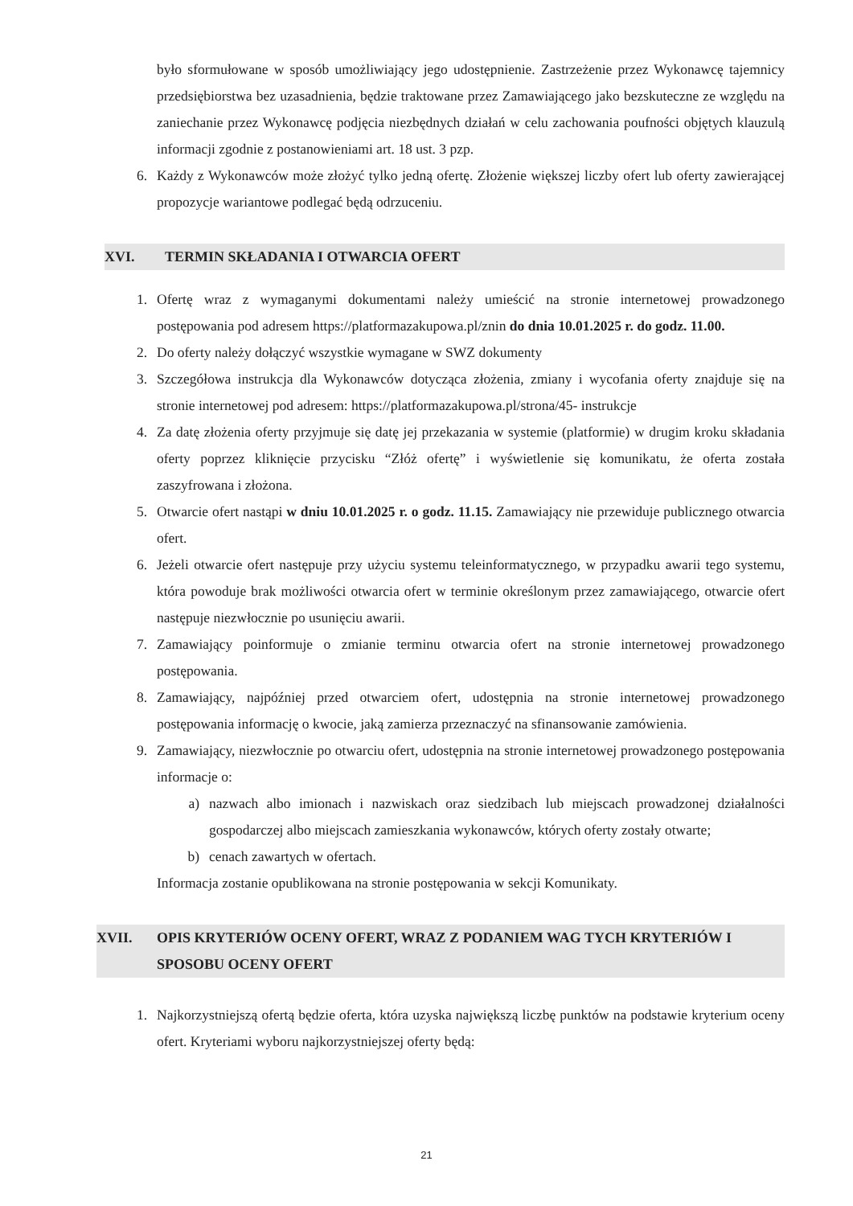było sformułowane w sposób umożliwiający jego udostępnienie. Zastrzeżenie przez Wykonawcę tajemnicy przedsiębiorstwa bez uzasadnienia, będzie traktowane przez Zamawiającego jako bezskuteczne ze względu na zaniechanie przez Wykonawcę podjęcia niezbędnych działań w celu zachowania poufności objętych klauzulą informacji zgodnie z postanowieniami art. 18 ust. 3 pzp.
6. Każdy z Wykonawców może złożyć tylko jedną ofertę. Złożenie większej liczby ofert lub oferty zawierającej propozycje wariantowe podlegać będą odrzuceniu.
XVI. TERMIN SKŁADANIA I OTWARCIA OFERT
1. Ofertę wraz z wymaganymi dokumentami należy umieścić na stronie internetowej prowadzonego postępowania pod adresem https://platformazakupowa.pl/znin do dnia 10.01.2025 r. do godz. 11.00.
2. Do oferty należy dołączyć wszystkie wymagane w SWZ dokumenty
3. Szczegółowa instrukcja dla Wykonawców dotycząca złożenia, zmiany i wycofania oferty znajduje się na stronie internetowej pod adresem: https://platformazakupowa.pl/strona/45- instrukcje
4. Za datę złożenia oferty przyjmuje się datę jej przekazania w systemie (platformie) w drugim kroku składania oferty poprzez kliknięcie przycisku “Złóż ofertę” i wyświetlenie się komunikatu, że oferta została zaszyfrowana i złożona.
5. Otwarcie ofert nastąpi w dniu 10.01.2025 r. o godz. 11.15. Zamawiający nie przewiduje publicznego otwarcia ofert.
6. Jeżeli otwarcie ofert następuje przy użyciu systemu teleinformatycznego, w przypadku awarii tego systemu, która powoduje brak możliwości otwarcia ofert w terminie określonym przez zamawiającego, otwarcie ofert następuje niezwłocznie po usunięciu awarii.
7. Zamawiający poinformuje o zmianie terminu otwarcia ofert na stronie internetowej prowadzonego postępowania.
8. Zamawiający, najpóźniej przed otwarciem ofert, udostępnia na stronie internetowej prowadzonego postępowania informację o kwocie, jaką zamierza przeznaczyć na sfinansowanie zamówienia.
9. Zamawiający, niezwłocznie po otwarciu ofert, udostępnia na stronie internetowej prowadzonego postępowania informacje o:
a) nazwach albo imionach i nazwiskach oraz siedzibach lub miejscach prowadzonej działalności gospodarczej albo miejscach zamieszkania wykonawców, których oferty zostały otwarte;
b) cenach zawartych w ofertach.
Informacja zostanie opublikowana na stronie postępowania w sekcji Komunikaty.
XVII. OPIS KRYTERIÓW OCENY OFERT, WRAZ Z PODANIEM WAG TYCH KRYTERIÓW I SPOSOBU OCENY OFERT
1. Najkorzystniejszą ofertą będzie oferta, która uzyska największą liczbę punktów na podstawie kryterium oceny ofert. Kryteriami wyboru najkorzystniejszej oferty będą:
21